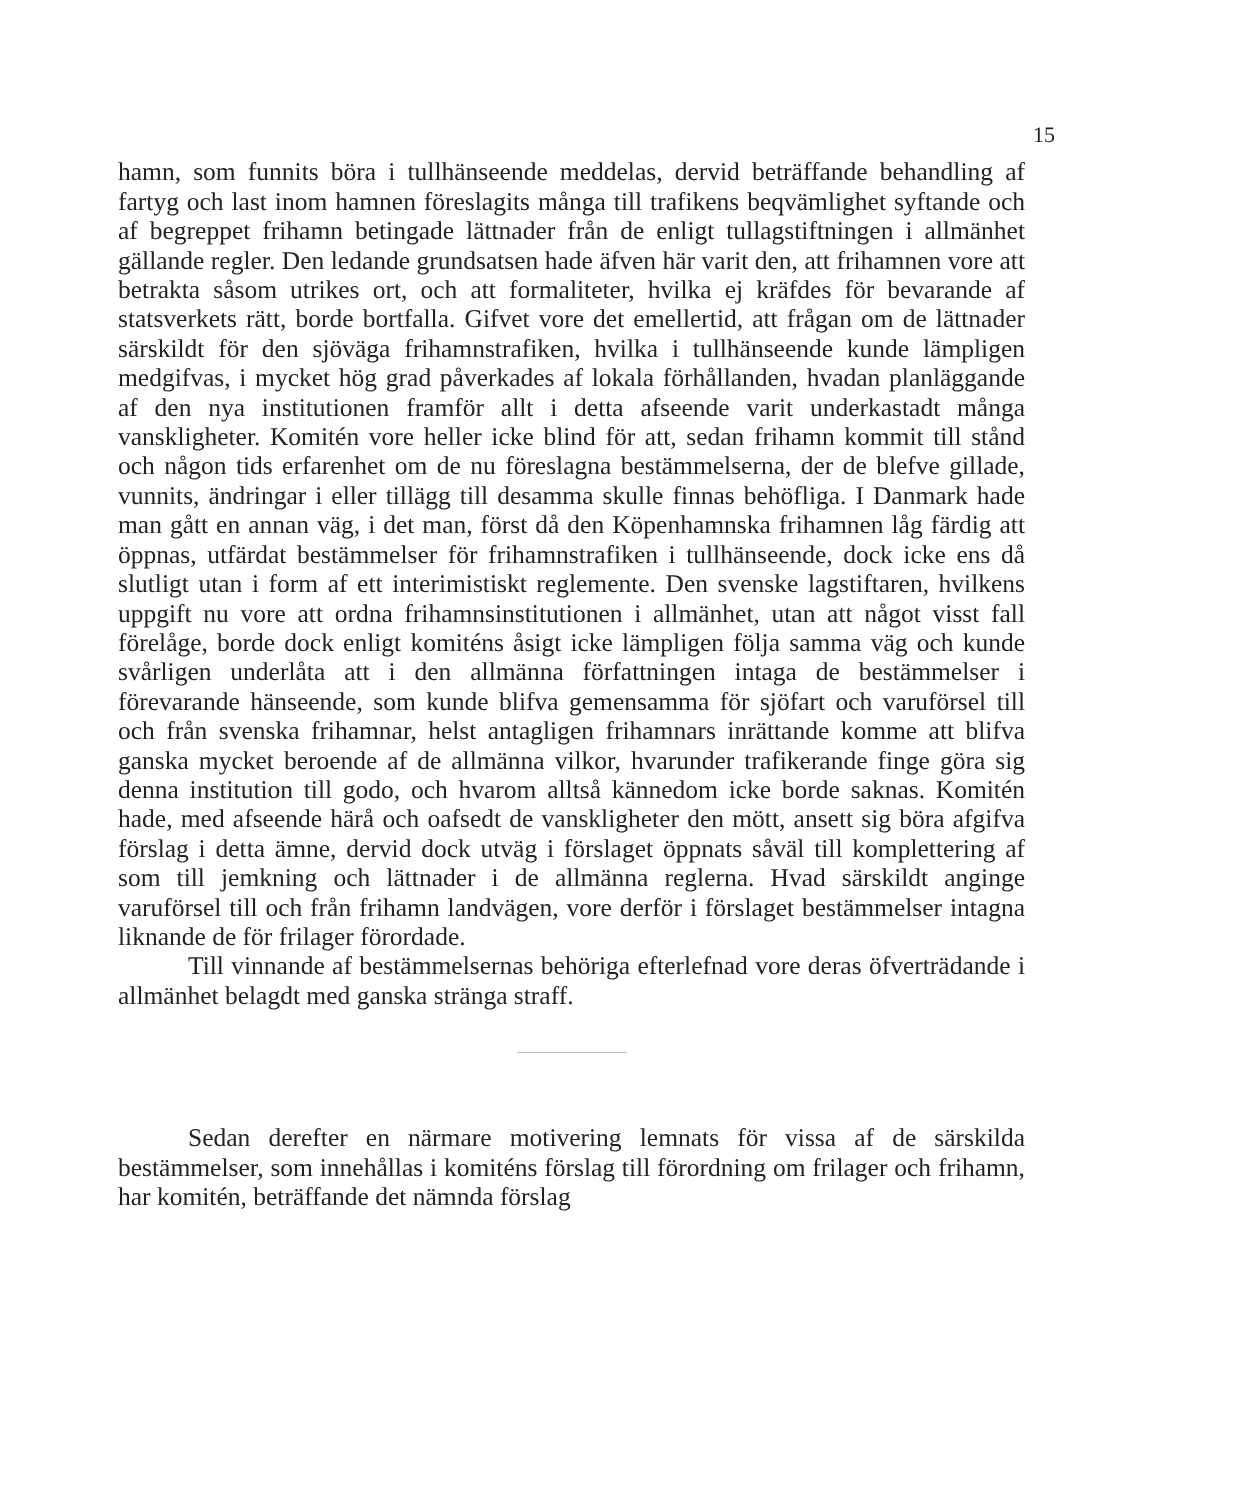15
hamn, som funnits böra i tullhänseende meddelas, dervid beträffande behandling af fartyg och last inom hamnen föreslagits många till trafikens beqvämlighet syftande och af begreppet frihamn betingade lättnader från de enligt tullagstiftningen i allmänhet gällande regler. Den ledande grundsatsen hade äfven här varit den, att frihamnen vore att betrakta såsom utrikes ort, och att formaliteter, hvilka ej kräfdes för bevarande af statsverkets rätt, borde bortfalla. Gifvet vore det emellertid, att frågan om de lättnader särskildt för den sjöväga frihamnstrafiken, hvilka i tullhänseende kunde lämpligen medgifvas, i mycket hög grad påverkades af lokala förhållanden, hvadan planläggande af den nya institutionen framför allt i detta afseende varit underkastadt många vanskligheter. Komitén vore heller icke blind för att, sedan frihamn kommit till stånd och någon tids erfarenhet om de nu föreslagna bestämmelserna, der de blefve gillade, vunnits, ändringar i eller tillägg till desamma skulle finnas behöfliga. I Danmark hade man gått en annan väg, i det man, först då den Köpenhamnska frihamnen låg färdig att öppnas, utfärdat bestämmelser för frihamnstrafiken i tullhänseende, dock icke ens då slutligt utan i form af ett interimistiskt reglemente. Den svenske lagstiftaren, hvilkens uppgift nu vore att ordna frihamnsinstitutionen i allmänhet, utan att något visst fall förelåge, borde dock enligt komiténs åsigt icke lämpligen följa samma väg och kunde svårligen underlåta att i den allmänna författningen intaga de bestämmelser i förevarande hänseende, som kunde blifva gemensamma för sjöfart och varuförsel till och från svenska frihamnar, helst antagligen frihamnars inrättande komme att blifva ganska mycket beroende af de allmänna vilkor, hvarunder trafikerande finge göra sig denna institution till godo, och hvarom alltså kännedom icke borde saknas. Komitén hade, med afseende härå och oafsedt de vanskligheter den mött, ansett sig böra afgifva förslag i detta ämne, dervid dock utväg i förslaget öppnats såväl till komplettering af som till jemkning och lättnader i de allmänna reglerna. Hvad särskildt anginge varuförsel till och från frihamn landvägen, vore derför i förslaget bestämmelser intagna liknande de för frilager förordade.
Till vinnande af bestämmelsernas behöriga efterlefnad vore deras öfverträdande i allmänhet belagdt med ganska stränga straff.
Sedan derefter en närmare motivering lemnats för vissa af de särskilda bestämmelser, som innehållas i komiténs förslag till förordning om frilager och frihamn, har komitén, beträffande det nämnda förslag